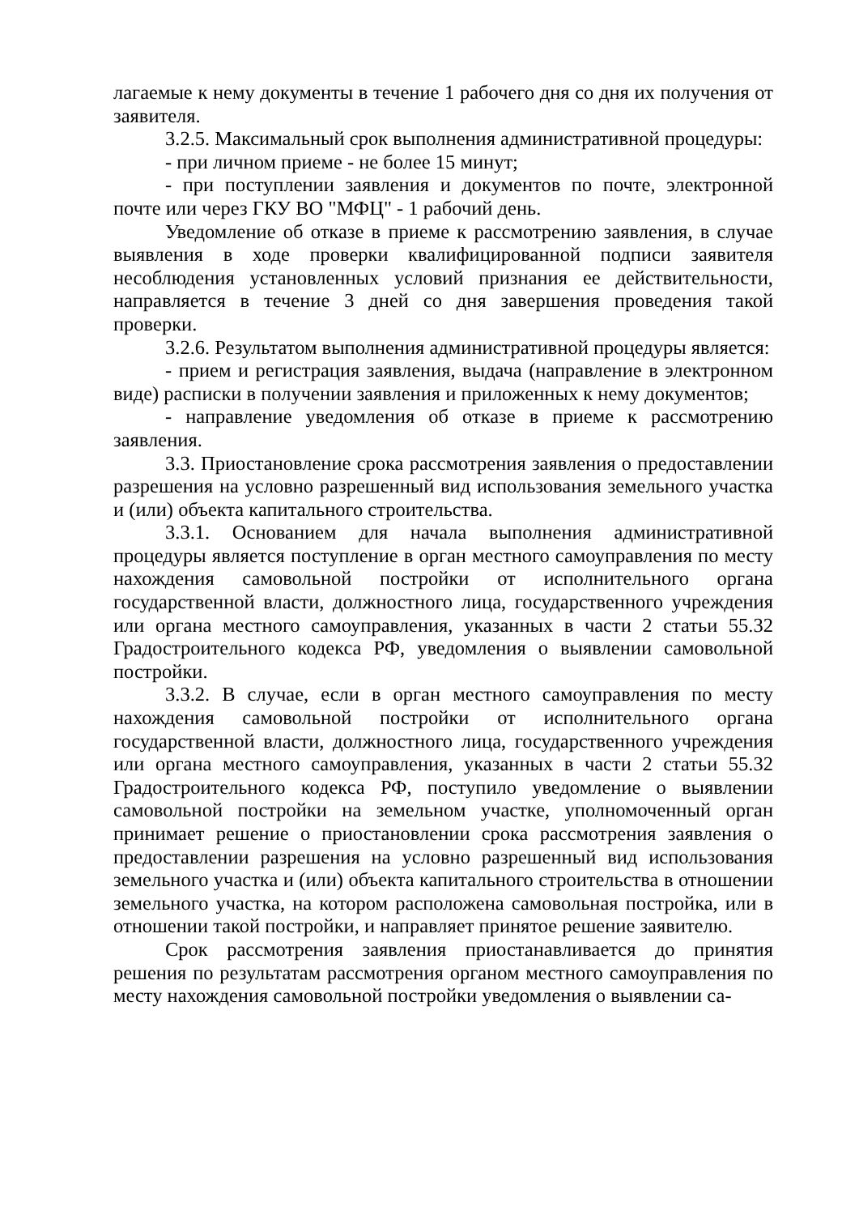лагаемые к нему документы в течение 1 рабочего дня со дня их получения от заявителя.
3.2.5. Максимальный срок выполнения административной процедуры:
- при личном приеме - не более 15 минут;
- при поступлении заявления и документов по почте, электронной почте или через ГКУ ВО "МФЦ" - 1 рабочий день.
Уведомление об отказе в приеме к рассмотрению заявления, в случае выявления в ходе проверки квалифицированной подписи заявителя несоблюдения установленных условий признания ее действительности, направляется в течение 3 дней со дня завершения проведения такой проверки.
3.2.6. Результатом выполнения административной процедуры является:
- прием и регистрация заявления, выдача (направление в электронном виде) расписки в получении заявления и приложенных к нему документов;
- направление уведомления об отказе в приеме к рассмотрению заявления.
3.3. Приостановление срока рассмотрения заявления о предоставлении разрешения на условно разрешенный вид использования земельного участка и (или) объекта капитального строительства.
3.3.1. Основанием для начала выполнения административной процедуры является поступление в орган местного самоуправления по месту нахождения самовольной постройки от исполнительного органа государственной власти, должностного лица, государственного учреждения или органа местного самоуправления, указанных в части 2 статьи 55.32 Градостроительного кодекса РФ, уведомления о выявлении самовольной постройки.
3.3.2. В случае, если в орган местного самоуправления по месту нахождения самовольной постройки от исполнительного органа государственной власти, должностного лица, государственного учреждения или органа местного самоуправления, указанных в части 2 статьи 55.32 Градостроительного кодекса РФ, поступило уведомление о выявлении самовольной постройки на земельном участке, уполномоченный орган принимает решение о приостановлении срока рассмотрения заявления о предоставлении разрешения на условно разрешенный вид использования земельного участка и (или) объекта капитального строительства в отношении земельного участка, на котором расположена самовольная постройка, или в отношении такой постройки, и направляет принятое решение заявителю.
Срок рассмотрения заявления приостанавливается до принятия решения по результатам рассмотрения органом местного самоуправления по месту нахождения самовольной постройки уведомления о выявлении са-